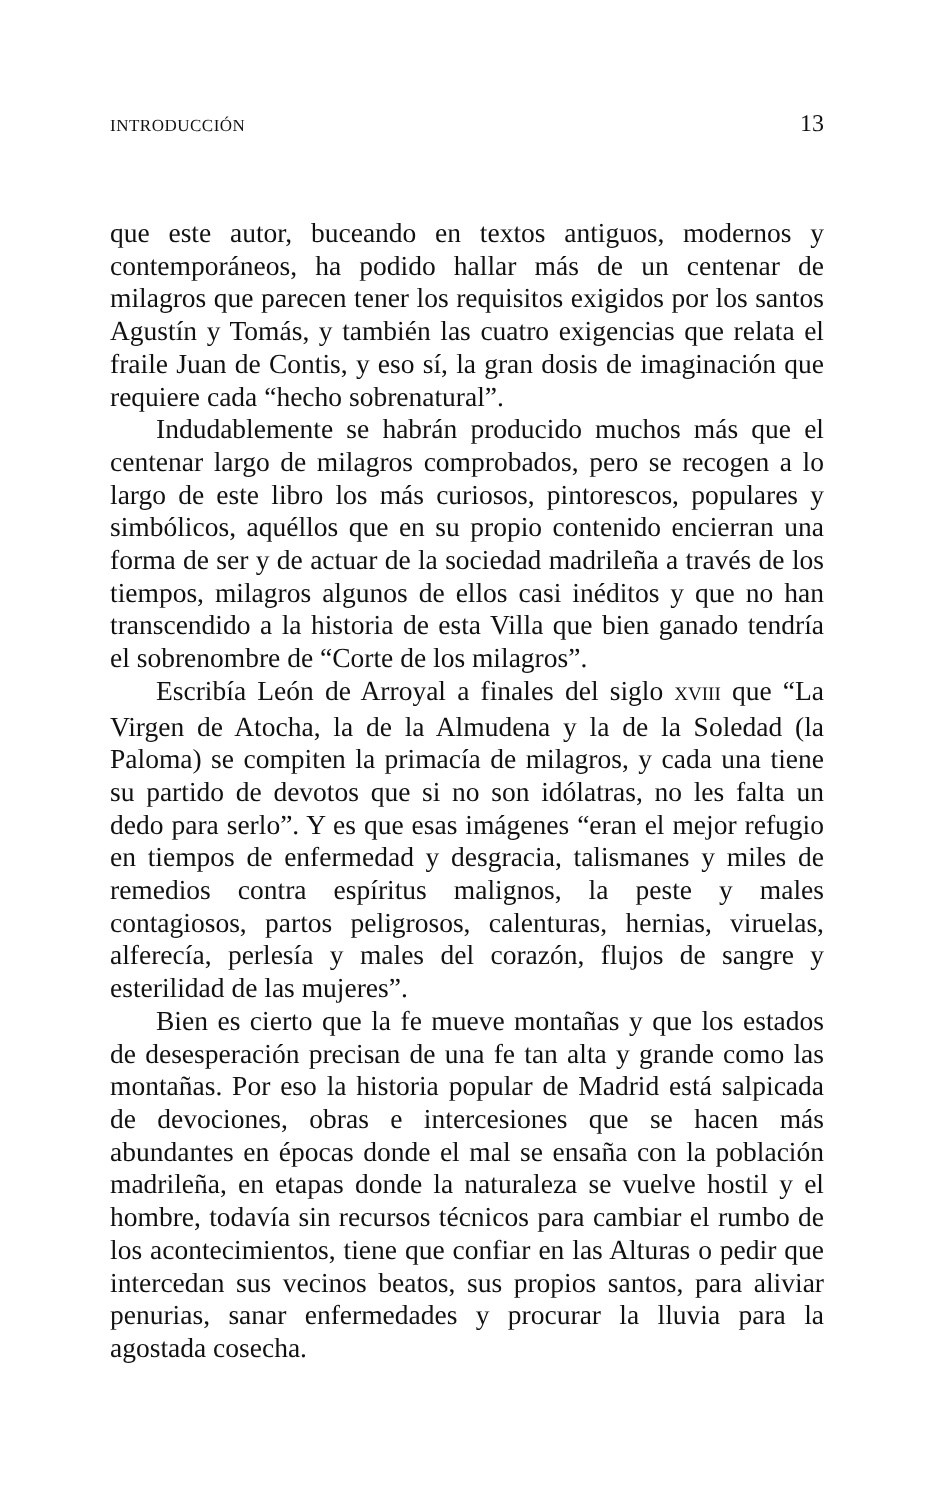INTRODUCCIÓN 13
que este autor, buceando en textos antiguos, modernos y contemporáneos, ha podido hallar más de un centenar de milagros que parecen tener los requisitos exigidos por los santos Agustín y Tomás, y también las cuatro exigencias que relata el fraile Juan de Contis, y eso sí, la gran dosis de imaginación que requiere cada “hecho sobrenatural”.
Indudablemente se habrán producido muchos más que el centenar largo de milagros comprobados, pero se recogen a lo largo de este libro los más curiosos, pintorescos, populares y simbólicos, aquéllos que en su propio contenido encierran una forma de ser y de actuar de la sociedad madrileña a través de los tiempos, milagros algunos de ellos casi inéditos y que no han transcendido a la historia de esta Villa que bien ganado tendría el sobrenombre de “Corte de los milagros”.
Escribía León de Arroyal a finales del siglo XVIII que “La Virgen de Atocha, la de la Almudena y la de la Soledad (la Paloma) se compiten la primacía de milagros, y cada una tiene su partido de devotos que si no son idólatras, no les falta un dedo para serlo”. Y es que esas imágenes “eran el mejor refugio en tiempos de enfermedad y desgracia, talismanes y miles de remedios contra espíritus malignos, la peste y males contagiosos, partos peligrosos, calenturas, hernias, viruelas, alferecía, perlesía y males del corazón, flujos de sangre y esterilidad de las mujeres”.
Bien es cierto que la fe mueve montañas y que los estados de desesperación precisan de una fe tan alta y grande como las montañas. Por eso la historia popular de Madrid está salpicada de devociones, obras e intercesiones que se hacen más abundantes en épocas donde el mal se ensaña con la población madrileña, en etapas donde la naturaleza se vuelve hostil y el hombre, todavía sin recursos técnicos para cambiar el rumbo de los acontecimientos, tiene que confiar en las Alturas o pedir que intercedan sus vecinos beatos, sus propios santos, para aliviar penurias, sanar enfermedades y procurar la lluvia para la agostada cosecha.